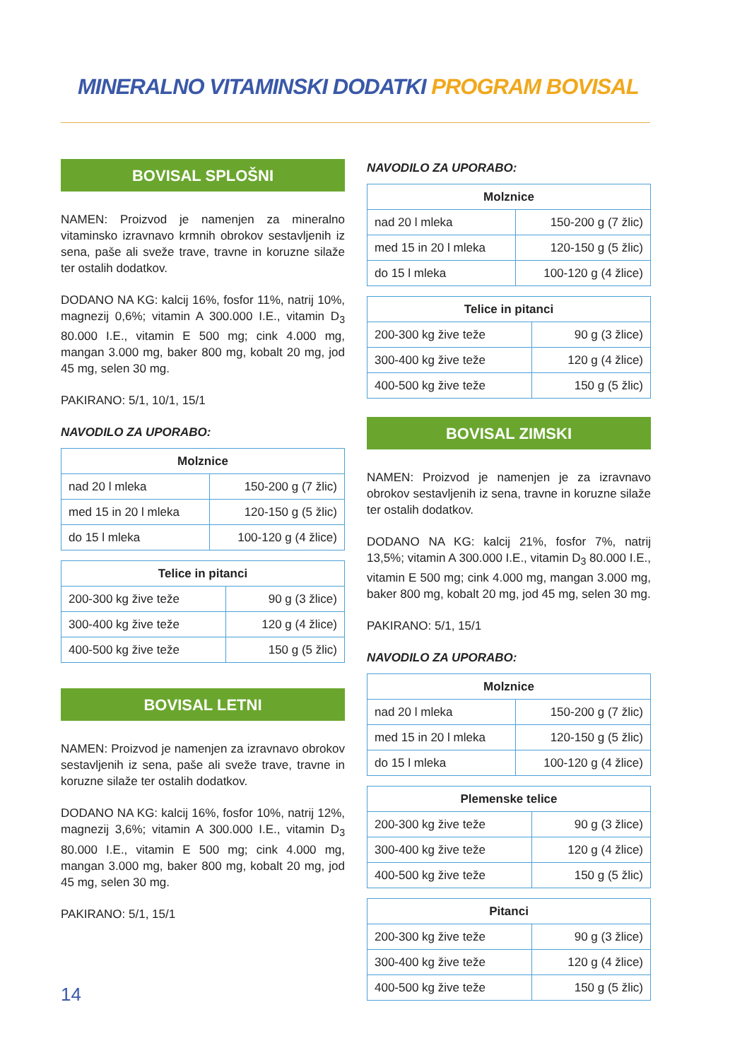MINERALNO VITAMINSKI DODATKI PROGRAM BOVISAL
BOVISAL SPLOŠNI
NAMEN: Proizvod je namenjen za mineralno vitaminsko izravnavo krmnih obrokov sestavljenih iz sena, paše ali sveže trave, travne in koruzne silaže ter ostalih dodatkov.
DODANO NA KG: kalcij 16%, fosfor 11%, natrij 10%, magnezij 0,6%; vitamin A 300.000 I.E., vitamin D<sub>3</sub> 80.000 I.E., vitamin E 500 mg; cink 4.000 mg, mangan 3.000 mg, baker 800 mg, kobalt 20 mg, jod 45 mg, selen 30 mg.
PAKIRANO: 5/1, 10/1, 15/1
NAVODILO ZA UPORABO:
| Molznice | |
| --- | --- |
| nad 20 l mleka | 150-200 g (7 žlic) |
| med 15 in 20 l mleka | 120-150 g (5 žlic) |
| do 15 l mleka | 100-120 g (4 žlice) |
| Telice in pitanci | |
| --- | --- |
| 200-300 kg žive teže | 90 g (3 žlice) |
| 300-400 kg žive teže | 120 g (4 žlice) |
| 400-500 kg žive teže | 150 g (5 žlic) |
BOVISAL LETNI
NAMEN: Proizvod je namenjen za izravnavo obrokov sestavljenih iz sena, paše ali sveže trave, travne in koruzne silaže ter ostalih dodatkov.
DODANO NA KG: kalcij 16%, fosfor 10%, natrij 12%, magnezij 3,6%; vitamin A 300.000 I.E., vitamin D<sub>3</sub> 80.000 I.E., vitamin E 500 mg; cink 4.000 mg, mangan 3.000 mg, baker 800 mg, kobalt 20 mg, jod 45 mg, selen 30 mg.
PAKIRANO: 5/1, 15/1
NAVODILO ZA UPORABO:
| Molznice | |
| --- | --- |
| nad 20 l mleka | 150-200 g (7 žlic) |
| med 15 in 20 l mleka | 120-150 g (5 žlic) |
| do 15 l mleka | 100-120 g (4 žlice) |
| Telice in pitanci | |
| --- | --- |
| 200-300 kg žive teže | 90 g (3 žlice) |
| 300-400 kg žive teže | 120 g (4 žlice) |
| 400-500 kg žive teže | 150 g (5 žlic) |
BOVISAL ZIMSKI
NAMEN: Proizvod je namenjen je za izravnavo obrokov sestavljenih iz sena, travne in koruzne silaže ter ostalih dodatkov.
DODANO NA KG: kalcij 21%, fosfor 7%, natrij 13,5%; vitamin A 300.000 I.E., vitamin D<sub>3</sub> 80.000 I.E., vitamin E 500 mg; cink 4.000 mg, mangan 3.000 mg, baker 800 mg, kobalt 20 mg, jod 45 mg, selen 30 mg.
PAKIRANO: 5/1, 15/1
NAVODILO ZA UPORABO:
| Molznice | |
| --- | --- |
| nad 20 l mleka | 150-200 g (7 žlic) |
| med 15 in 20 l mleka | 120-150 g (5 žlic) |
| do 15 l mleka | 100-120 g (4 žlice) |
| Plemenske telice | |
| --- | --- |
| 200-300 kg žive teže | 90 g (3 žlice) |
| 300-400 kg žive teže | 120 g (4 žlice) |
| 400-500 kg žive teže | 150 g (5 žlic) |
| Pitanci | |
| --- | --- |
| 200-300 kg žive teže | 90 g (3 žlice) |
| 300-400 kg žive teže | 120 g (4 žlice) |
| 400-500 kg žive teže | 150 g (5 žlic) |
14